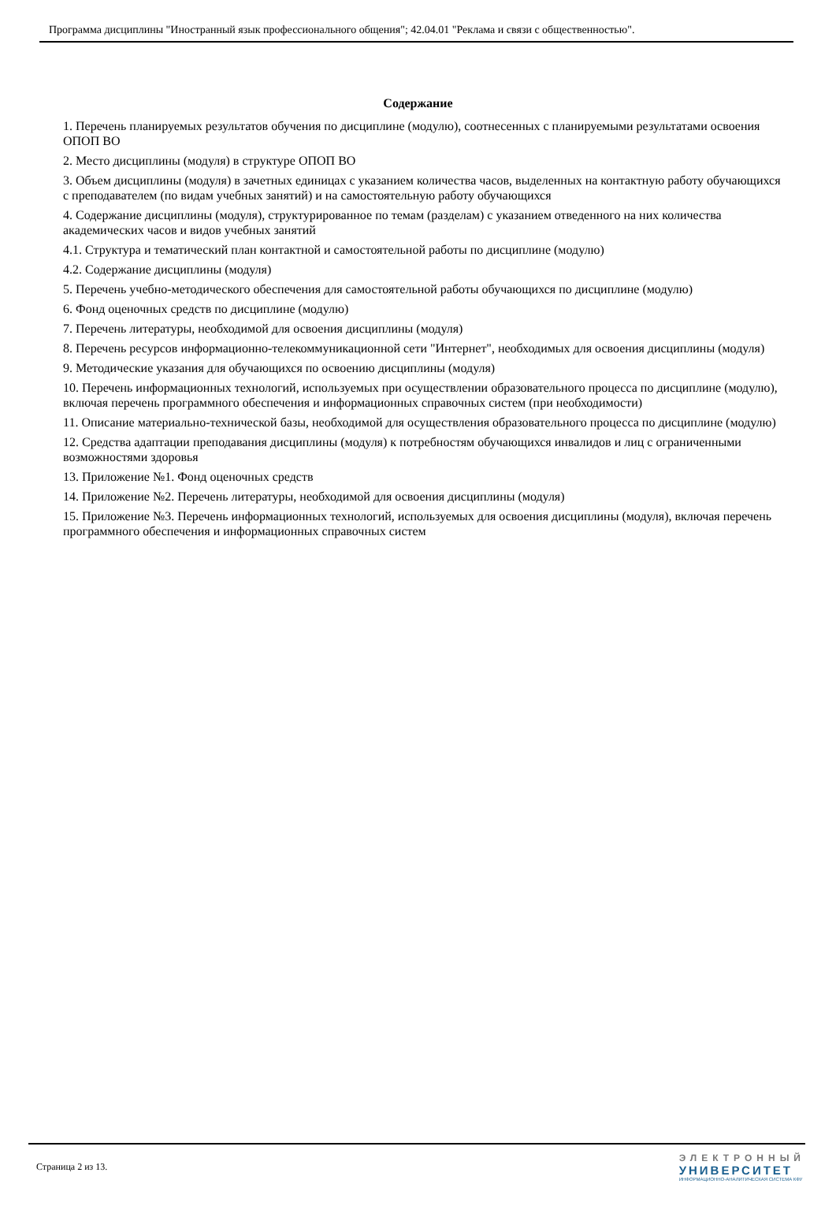Программа дисциплины "Иностранный язык профессионального общения"; 42.04.01 "Реклама и связи с общественностью".
Содержание
1. Перечень планируемых результатов обучения по дисциплине (модулю), соотнесенных с планируемыми результатами освоения ОПОП ВО
2. Место дисциплины (модуля) в структуре ОПОП ВО
3. Объем дисциплины (модуля) в зачетных единицах с указанием количества часов, выделенных на контактную работу обучающихся с преподавателем (по видам учебных занятий) и на самостоятельную работу обучающихся
4. Содержание дисциплины (модуля), структурированное по темам (разделам) с указанием отведенного на них количества академических часов и видов учебных занятий
4.1. Структура и тематический план контактной и самостоятельной работы по дисциплине (модулю)
4.2. Содержание дисциплины (модуля)
5. Перечень учебно-методического обеспечения для самостоятельной работы обучающихся по дисциплине (модулю)
6. Фонд оценочных средств по дисциплине (модулю)
7. Перечень литературы, необходимой для освоения дисциплины (модуля)
8. Перечень ресурсов информационно-телекоммуникационной сети "Интернет", необходимых для освоения дисциплины (модуля)
9. Методические указания для обучающихся по освоению дисциплины (модуля)
10. Перечень информационных технологий, используемых при осуществлении образовательного процесса по дисциплине (модулю), включая перечень программного обеспечения и информационных справочных систем (при необходимости)
11. Описание материально-технической базы, необходимой для осуществления образовательного процесса по дисциплине (модулю)
12. Средства адаптации преподавания дисциплины (модуля) к потребностям обучающихся инвалидов и лиц с ограниченными возможностями здоровья
13. Приложение №1. Фонд оценочных средств
14. Приложение №2. Перечень литературы, необходимой для освоения дисциплины (модуля)
15. Приложение №3. Перечень информационных технологий, используемых для освоения дисциплины (модуля), включая перечень программного обеспечения и информационных справочных систем
Страница 2 из 13.
ЭЛЕКТРОННЫЙ
УНИВЕРСИТЕТ
ИНФОРМАЦИОННО-АНАЛИТИЧЕСКАЯ СИСТЕМА КФУ